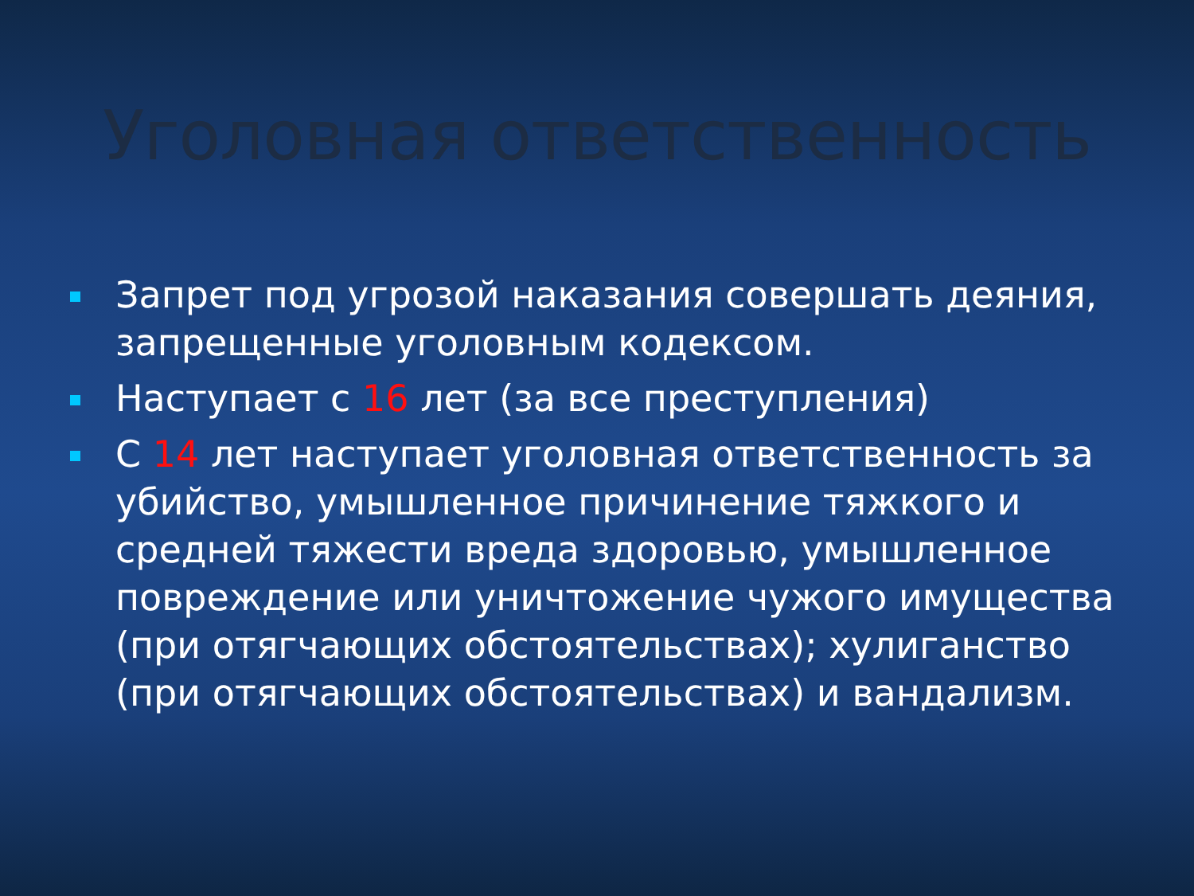Уголовная ответственность
Запрет под угрозой наказания совершать деяния, запрещенные уголовным кодексом.
Наступает с 16 лет (за все преступления)
С 14 лет наступает уголовная ответственность за убийство, умышленное причинение тяжкого и средней тяжести вреда здоровью, умышленное повреждение или уничтожение чужого имущества (при отягчающих обстоятельствах); хулиганство (при отягчающих обстоятельствах) и вандализм.